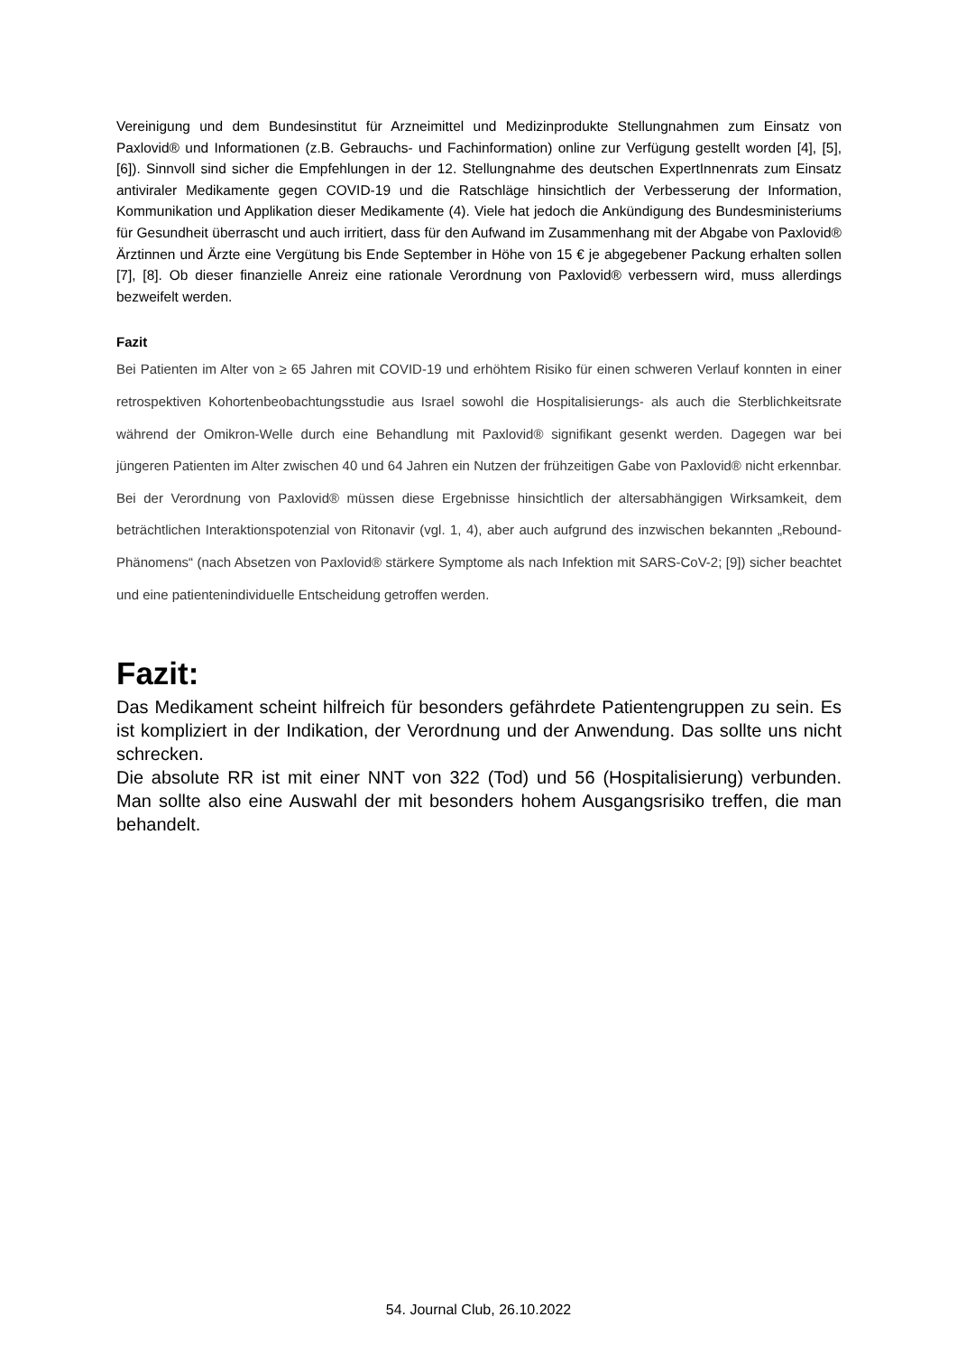Vereinigung und dem Bundesinstitut für Arzneimittel und Medizinprodukte Stellungnahmen zum Einsatz von Paxlovid® und Informationen (z.B. Gebrauchs- und Fachinformation) online zur Verfügung gestellt worden [4], [5], [6]). Sinnvoll sind sicher die Empfehlungen in der 12. Stellungnahme des deutschen ExpertInnenrats zum Einsatz antiviraler Medikamente gegen COVID-19 und die Ratschläge hinsichtlich der Verbesserung der Information, Kommunikation und Applikation dieser Medikamente (4). Viele hat jedoch die Ankündigung des Bundesministeriums für Gesundheit überrascht und auch irritiert, dass für den Aufwand im Zusammenhang mit der Abgabe von Paxlovid® Ärztinnen und Ärzte eine Vergütung bis Ende September in Höhe von 15 € je abgegebener Packung erhalten sollen [7], [8]. Ob dieser finanzielle Anreiz eine rationale Verordnung von Paxlovid® verbessern wird, muss allerdings bezweifelt werden.
Fazit
Bei Patienten im Alter von ≥ 65 Jahren mit COVID-19 und erhöhtem Risiko für einen schweren Verlauf konnten in einer retrospektiven Kohortenbeobachtungsstudie aus Israel sowohl die Hospitalisierungs- als auch die Sterblichkeitsrate während der Omikron-Welle durch eine Behandlung mit Paxlovid® signifikant gesenkt werden. Dagegen war bei jüngeren Patienten im Alter zwischen 40 und 64 Jahren ein Nutzen der frühzeitigen Gabe von Paxlovid® nicht erkennbar. Bei der Verordnung von Paxlovid® müssen diese Ergebnisse hinsichtlich der altersabhängigen Wirksamkeit, dem beträchtlichen Interaktionspotenzial von Ritonavir (vgl. 1, 4), aber auch aufgrund des inzwischen bekannten „Rebound-Phänomens“ (nach Absetzen von Paxlovid® stärkere Symptome als nach Infektion mit SARS-CoV-2; [9]) sicher beachtet und eine patientenindividuelle Entscheidung getroffen werden.
Fazit:
Das Medikament scheint hilfreich für besonders gefährdete Patientengruppen zu sein. Es ist kompliziert in der Indikation, der Verordnung und der Anwendung. Das sollte uns nicht schrecken.
Die absolute RR ist mit einer NNT von 322 (Tod) und 56 (Hospitalisierung) verbunden. Man sollte also eine Auswahl der mit besonders hohem Ausgangsrisiko treffen, die man behandelt.
54. Journal Club, 26.10.2022